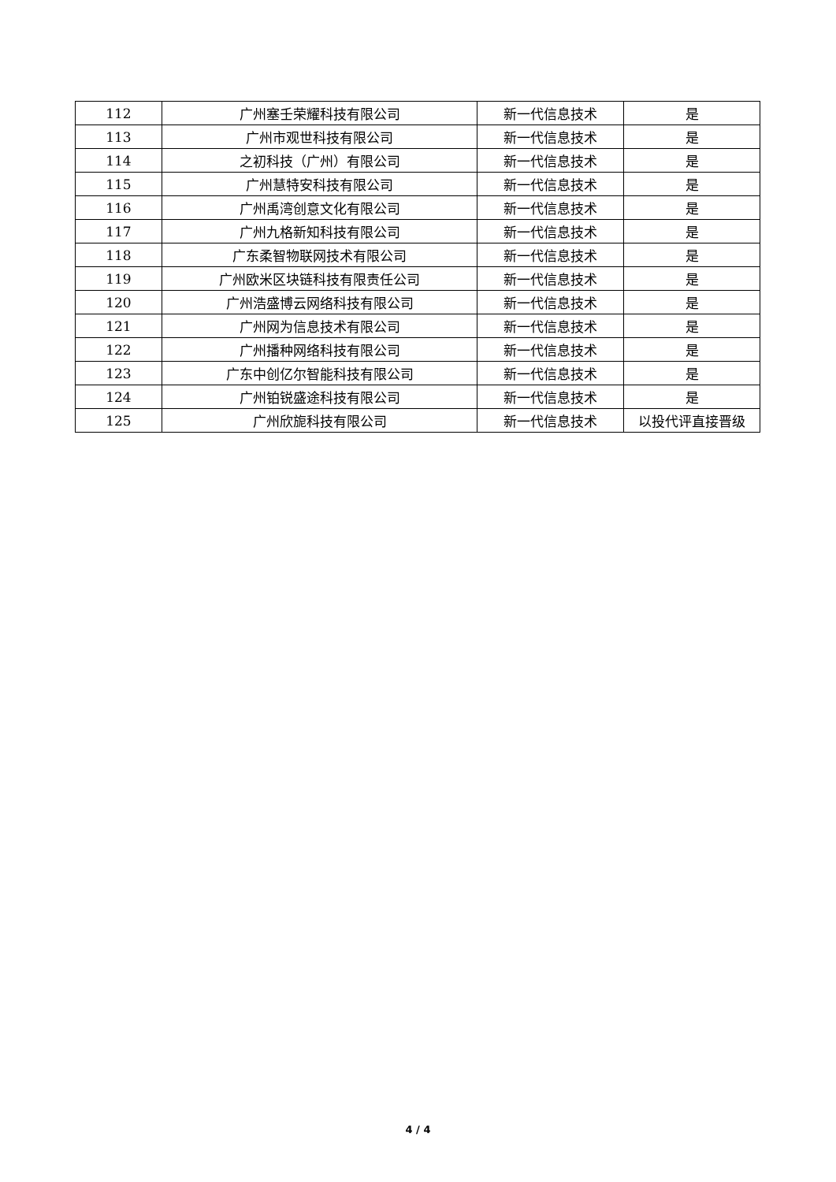| 112 | 广州塞壬荣耀科技有限公司 | 新一代信息技术 | 是 |
| 113 | 广州市观世科技有限公司 | 新一代信息技术 | 是 |
| 114 | 之初科技（广州）有限公司 | 新一代信息技术 | 是 |
| 115 | 广州慧特安科技有限公司 | 新一代信息技术 | 是 |
| 116 | 广州禹湾创意文化有限公司 | 新一代信息技术 | 是 |
| 117 | 广州九格新知科技有限公司 | 新一代信息技术 | 是 |
| 118 | 广东柔智物联网技术有限公司 | 新一代信息技术 | 是 |
| 119 | 广州欧米区块链科技有限责任公司 | 新一代信息技术 | 是 |
| 120 | 广州浩盛博云网络科技有限公司 | 新一代信息技术 | 是 |
| 121 | 广州网为信息技术有限公司 | 新一代信息技术 | 是 |
| 122 | 广州播种网络科技有限公司 | 新一代信息技术 | 是 |
| 123 | 广东中创亿尔智能科技有限公司 | 新一代信息技术 | 是 |
| 124 | 广州铂锐盛途科技有限公司 | 新一代信息技术 | 是 |
| 125 | 广州欣旎科技有限公司 | 新一代信息技术 | 以投代评直接晋级 |
4 / 4